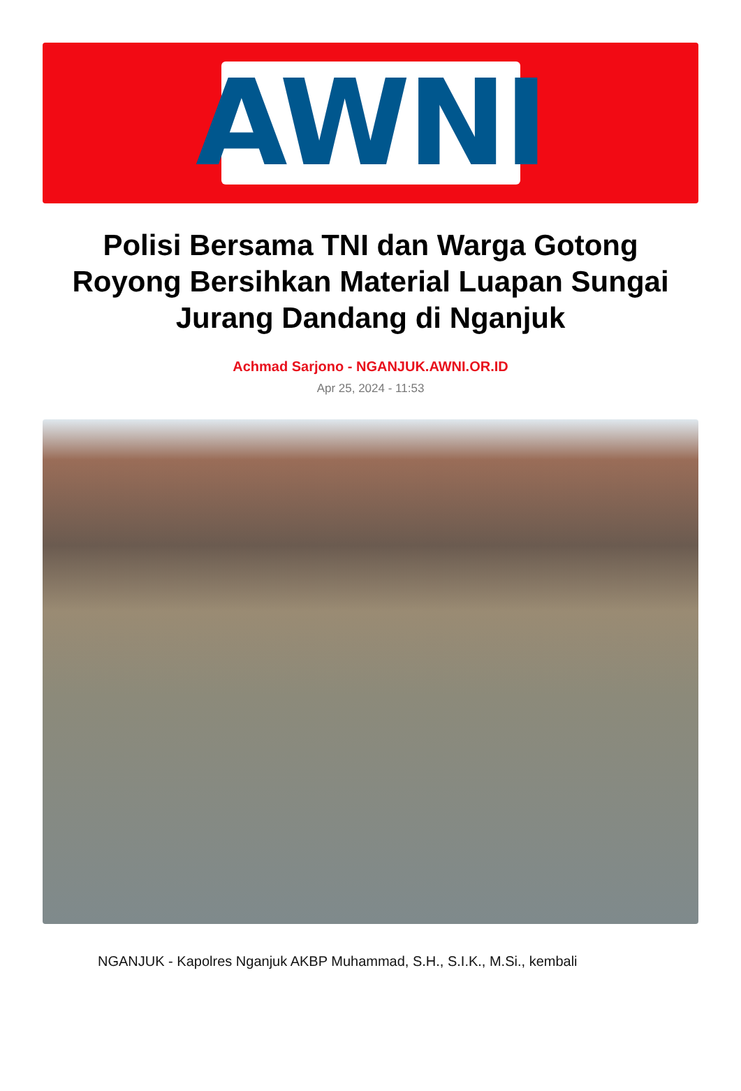AWNI
Polisi Bersama TNI dan Warga Gotong Royong Bersihkan Material Luapan Sungai Jurang Dandang di Nganjuk
Achmad Sarjono - NGANJUK.AWNI.OR.ID
Apr 25, 2024 - 11:53
NGANJUK - Kapolres Nganjuk AKBP Muhammad, S.H., S.I.K., M.Si., kembali